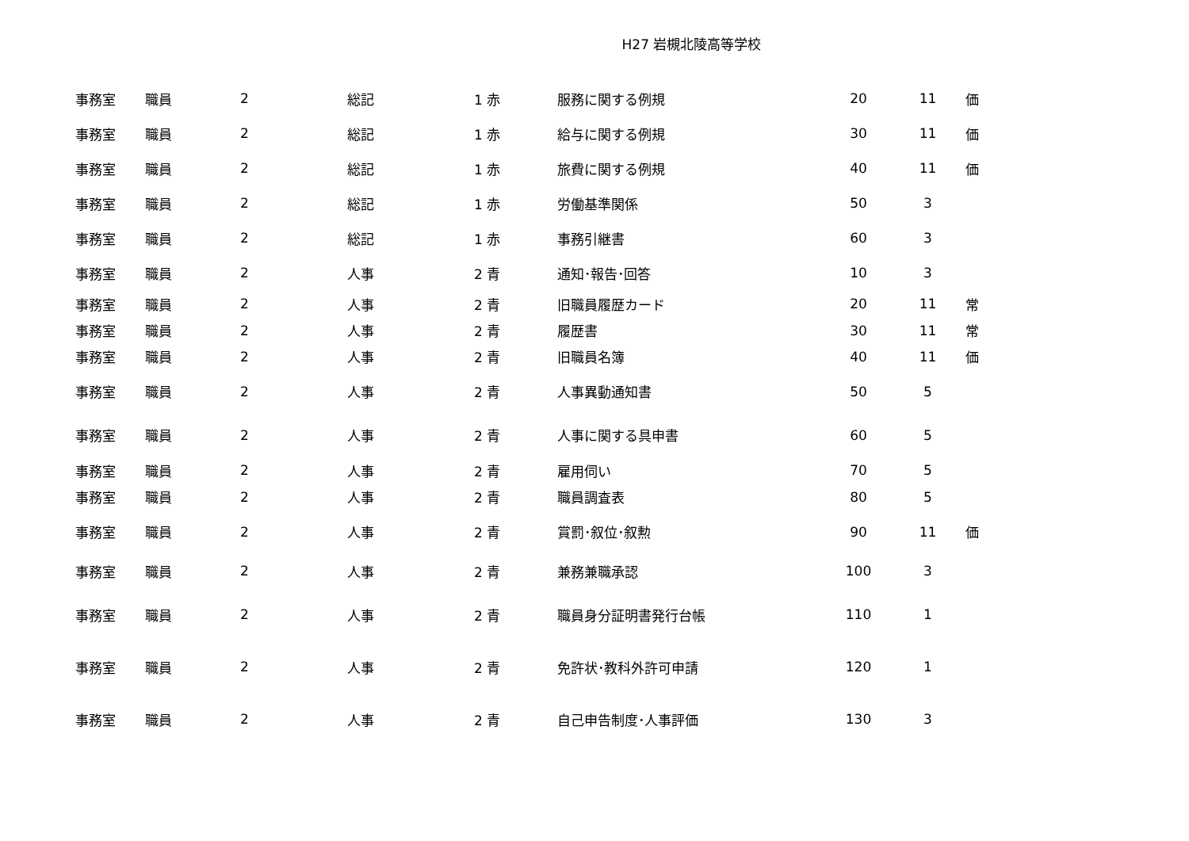H27 岩槻北陵高等学校
| 事務室 | 職員 | 2 | 総記 | 1 赤 | 服務に関する例規 | 20 | 11 | 価 |
| 事務室 | 職員 | 2 | 総記 | 1 赤 | 給与に関する例規 | 30 | 11 | 価 |
| 事務室 | 職員 | 2 | 総記 | 1 赤 | 旅費に関する例規 | 40 | 11 | 価 |
| 事務室 | 職員 | 2 | 総記 | 1 赤 | 労働基準関係 | 50 | 3 | |
| 事務室 | 職員 | 2 | 総記 | 1 赤 | 事務引継書 | 60 | 3 | |
| 事務室 | 職員 | 2 | 人事 | 2 青 | 通知･報告･回答 | 10 | 3 | |
| 事務室 | 職員 | 2 | 人事 | 2 青 | 旧職員履歴カード | 20 | 11 | 常 |
| 事務室 | 職員 | 2 | 人事 | 2 青 | 履歴書 | 30 | 11 | 常 |
| 事務室 | 職員 | 2 | 人事 | 2 青 | 旧職員名簿 | 40 | 11 | 価 |
| 事務室 | 職員 | 2 | 人事 | 2 青 | 人事異動通知書 | 50 | 5 | |
| 事務室 | 職員 | 2 | 人事 | 2 青 | 人事に関する具申書 | 60 | 5 | |
| 事務室 | 職員 | 2 | 人事 | 2 青 | 雇用伺い | 70 | 5 | |
| 事務室 | 職員 | 2 | 人事 | 2 青 | 職員調査表 | 80 | 5 | |
| 事務室 | 職員 | 2 | 人事 | 2 青 | 賞罰･叙位･叙勲 | 90 | 11 | 価 |
| 事務室 | 職員 | 2 | 人事 | 2 青 | 兼務兼職承認 | 100 | 3 | |
| 事務室 | 職員 | 2 | 人事 | 2 青 | 職員身分証明書発行台帳 | 110 | 1 | |
| 事務室 | 職員 | 2 | 人事 | 2 青 | 免許状･教科外許可申請 | 120 | 1 | |
| 事務室 | 職員 | 2 | 人事 | 2 青 | 自己申告制度･人事評価 | 130 | 3 | |